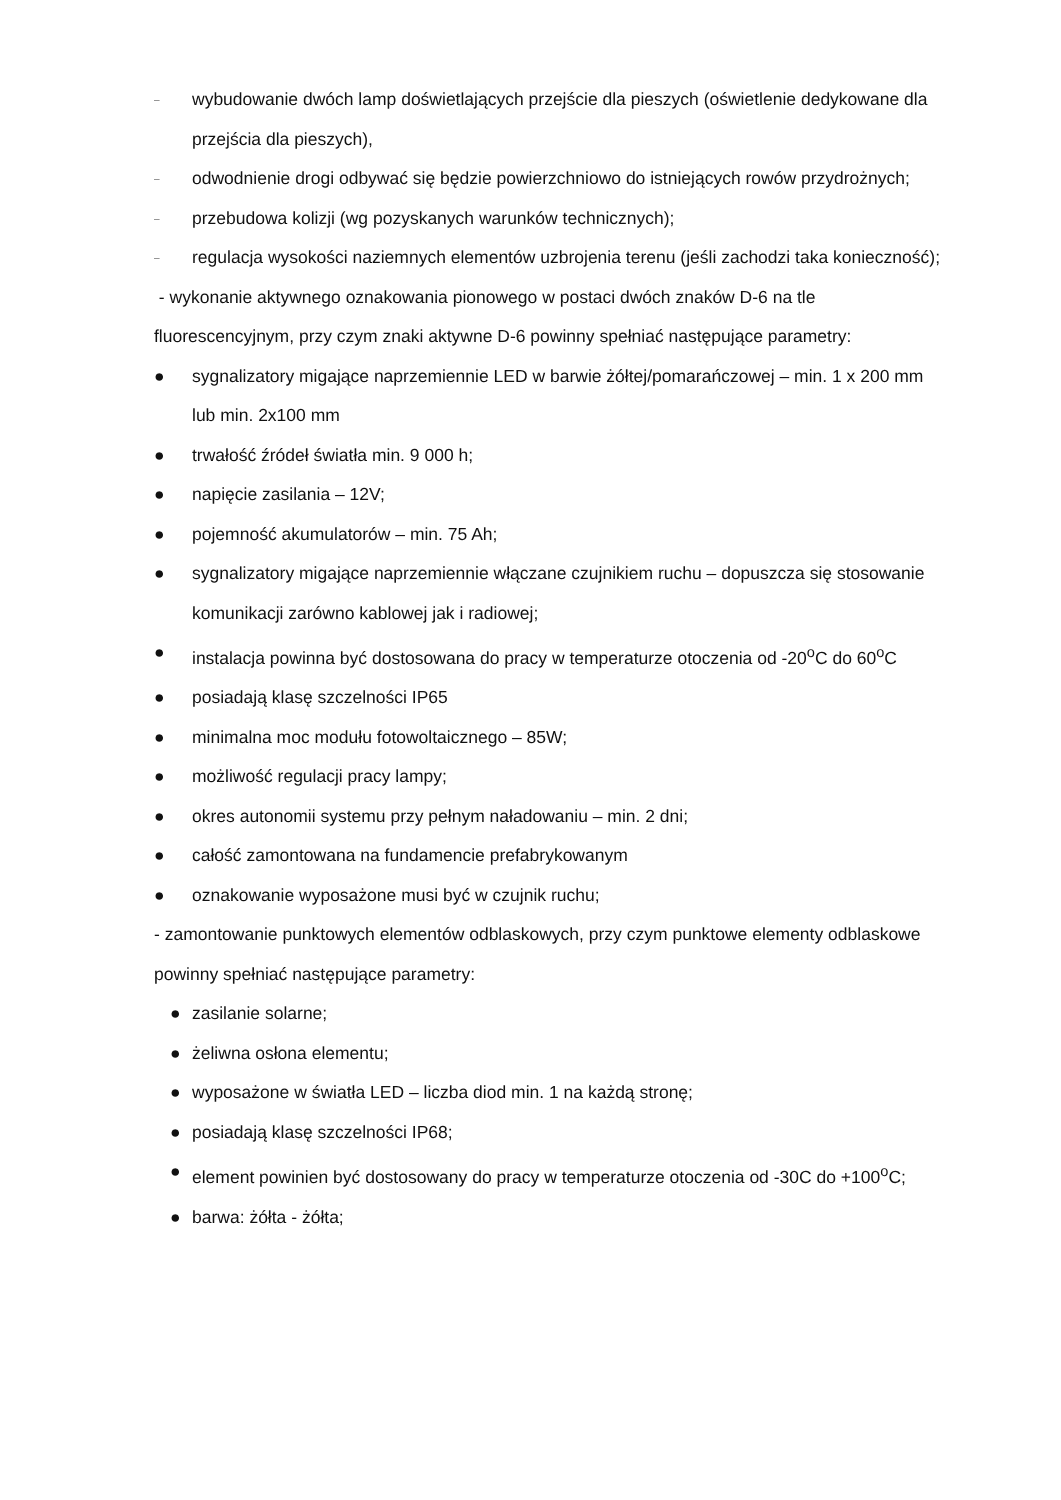– wybudowanie dwóch lamp doświetlających przejście dla pieszych (oświetlenie dedykowane dla przejścia dla pieszych),
– odwodnienie drogi odbywać się będzie powierzchniowo do istniejących rowów przydrożnych;
– przebudowa kolizji (wg pozyskanych warunków technicznych);
– regulacja wysokości naziemnych elementów uzbrojenia terenu (jeśli zachodzi taka konieczność);
- wykonanie aktywnego oznakowania pionowego w postaci dwóch znaków D-6 na tle fluorescencyjnym, przy czym znaki aktywne D-6 powinny spełniać następujące parametry:
● sygnalizatory migające naprzemiennie LED w barwie żółtej/pomarańczowej – min. 1 x 200 mm lub min. 2x100 mm
● trwałość źródeł światła min. 9 000 h;
● napięcie zasilania – 12V;
● pojemność akumulatorów – min. 75 Ah;
● sygnalizatory migające naprzemiennie włączane czujnikiem ruchu – dopuszcza się stosowanie komunikacji zarówno kablowej jak i radiowej;
● instalacja powinna być dostosowana do pracy w temperaturze otoczenia od -20<sup>o</sup>C do 60<sup>o</sup>C
● posiadają klasę szczelności IP65
● minimalna moc modułu fotowoltaicznego – 85W;
● możliwość regulacji pracy lampy;
● okres autonomii systemu przy pełnym naładowaniu – min. 2 dni;
● całość zamontowana na fundamencie prefabrykowanym
● oznakowanie wyposażone musi być w czujnik ruchu;
- zamontowanie punktowych elementów odblaskowych, przy czym punktowe elementy odblaskowe powinny spełniać następujące parametry:
● zasilanie solarne;
● żeliwna osłona elementu;
● wyposażone w światła LED – liczba diod min. 1 na każdą stronę;
● posiadają klasę szczelności IP68;
● element powinien być dostosowany do pracy w temperaturze otoczenia od -30C do +100<sup>o</sup>C;
● barwa: żółta - żółta;